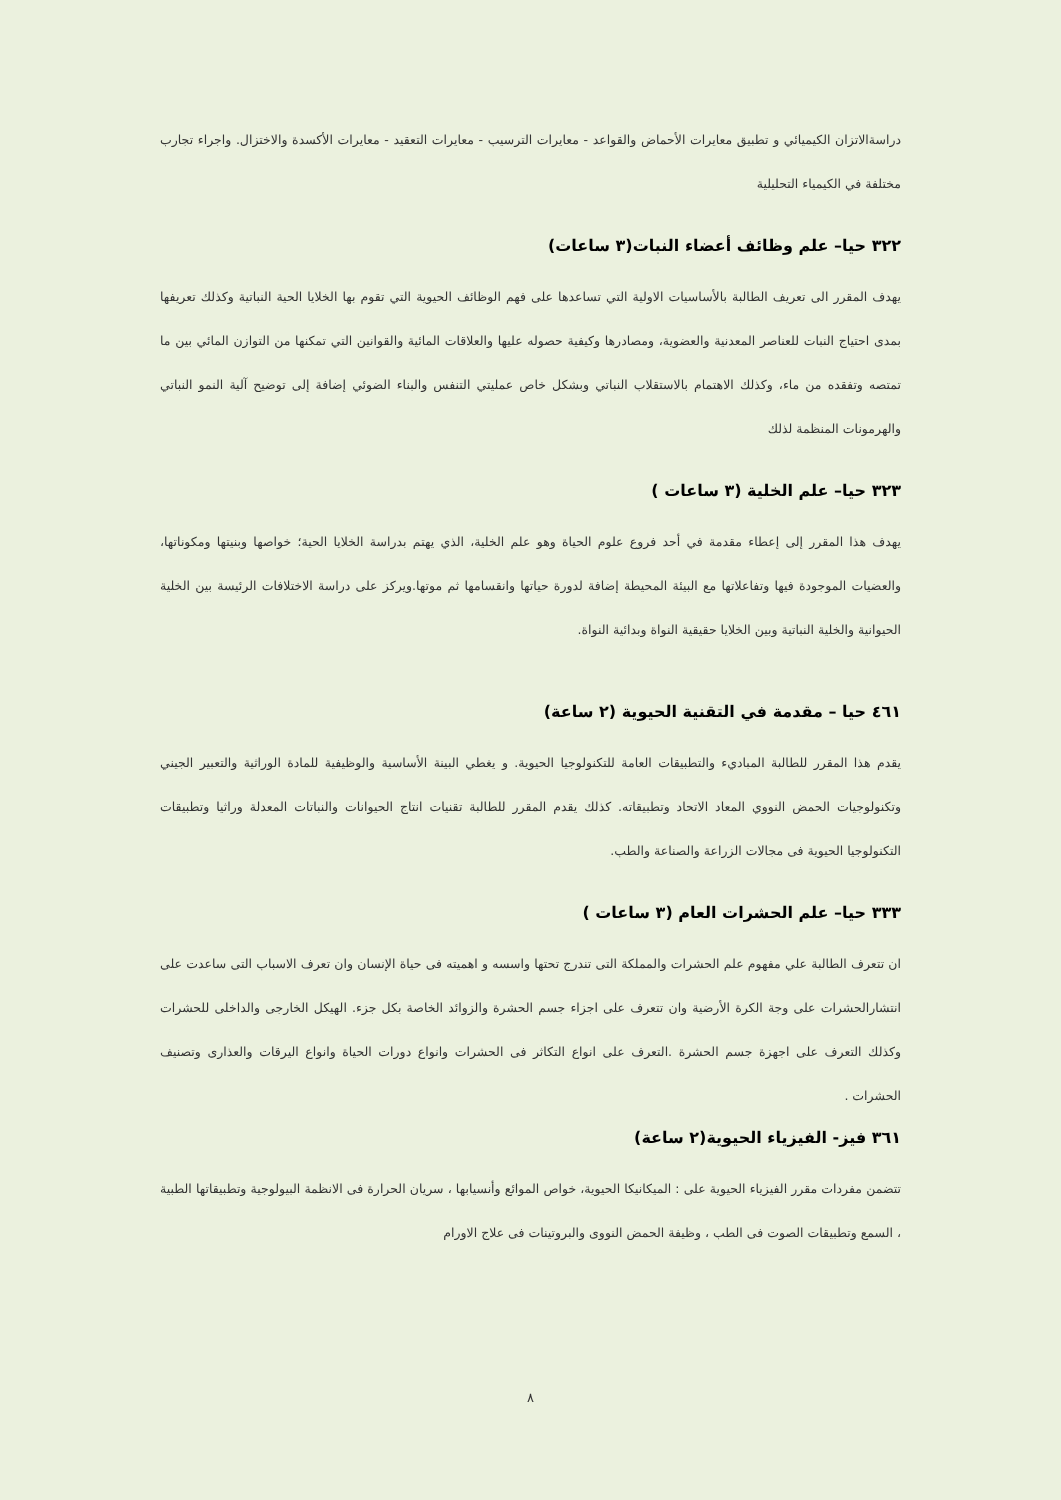دراسةالاتزان الكيميائي و تطبيق معايرات الأحماض والقواعد - معايرات الترسيب - معايرات التعقيد - معايرات الأكسدة والاختزال. واجراء تجارب مختلفة في الكيمياء التحليلية
٣٢٢ حيا– علم وظائف أعضاء النبات(٣ ساعات)
يهدف المقرر الى تعريف الطالبة بالأساسيات الاولية التي تساعدها على فهم الوظائف الحيوية التي تقوم بها الخلايا الحية النباتية وكذلك تعريفها بمدى احتياج النبات للعناصر المعدنية والعضوية، ومصادرها وكيفية حصوله عليها والعلاقات المائية والقوانين التي تمكنها من التوازن المائي بين ما تمتصه وتفقده من ماء، وكذلك الاهتمام بالاستقلاب النباتي وبشكل خاص عمليتي التنفس والبناء الضوئي إضافة إلى توضيح آلية النمو النباتي والهرمونات المنظمة لذلك
٣٢٣ حيا– علم الخلية (٣ ساعات )
يهدف هذا المقرر إلى إعطاء مقدمة في أحد فروع علوم الحياة وهو علم الخلية، الذي يهتم بدراسة الخلايا الحية؛ خواصها وبنيتها ومكوناتها، والعضيات الموجودة فيها وتفاعلاتها مع البيئة المحيطة إضافة لدورة حياتها وانقسامها ثم موتها.ويركز على دراسة الاختلافات الرئيسة بين الخلية الحيوانية والخلية النباتية وبين الخلايا حقيقية النواة وبدائية النواة.
٤٦١ حيا – مقدمة في التقنية الحيوية (٢ ساعة)
يقدم هذا المقرر للطالبة المباديء والتطبيقات العامة للتكنولوجيا الحيوية. و يغطي البينة الأساسية والوظيفية للمادة الوراثية والتعبير الجيني وتكنولوجيات الحمض النووي المعاد الاتحاد وتطبيقاته. كذلك يقدم المقرر للطالبة تقنيات انتاج الحيوانات والنباتات المعدلة وراثيا وتطبيقات التكنولوجيا الحيوية فى مجالات الزراعة والصناعة والطب.
٣٣٣ حيا– علم الحشرات العام (٣ ساعات )
ان تتعرف الطالبة علي مفهوم علم الحشرات والمملكة التى تندرج تحتها واسسه و اهميته فى حياة الإنسان وان تعرف الاسباب التى ساعدت على انتشارالحشرات على وجة الكرة الأرضية وان تتعرف على اجزاء جسم الحشرة والزوائد الخاصة بكل جزء. الهيكل الخارجى والداخلى للحشرات وكذلك التعرف على اجهزة جسم الحشرة .التعرف على انواع التكاثر فى الحشرات وانواع دورات الحياة وانواع اليرقات والعذارى وتصنيف الحشرات .
٣٦١ فيز- الفيزياء الحيوية(٢ ساعة)
تتضمن مفردات مقرر الفيزياء الحيوية على : الميكانيكا الحيوية، خواص الموائع وأنسيابها ، سريان الحرارة فى الانظمة البيولوجية وتطبيقاتها الطبية ، السمع وتطبيقات الصوت فى الطب ، وظيفة الحمض النووى والبروتينات فى علاج الاورام
٨